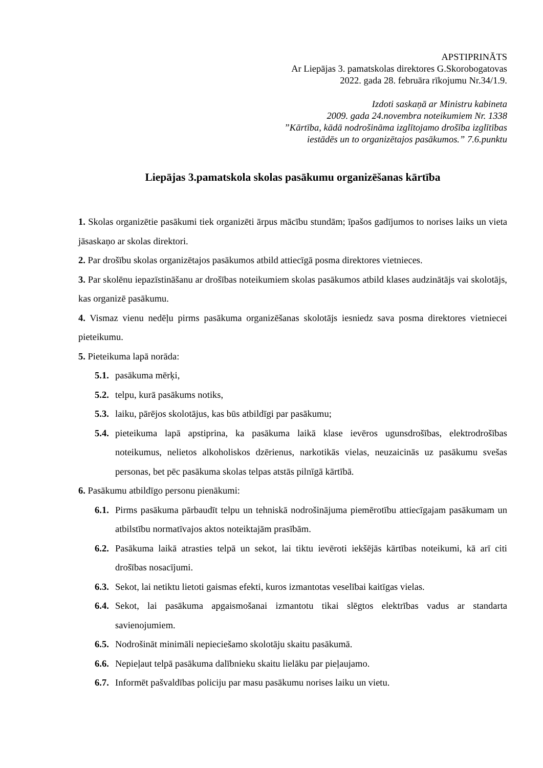APSTIPRINĀTS
Ar Liepājas 3. pamatskolas direktores G.Skorobogatovas
2022. gada 28. februāra rīkojumu Nr.34/1.9.
Izdoti saskaņā ar Ministru kabineta
2009. gada 24.novembra noteikumiem Nr. 1338
”Kārtība, kādā nodrošināma izglītojamo drošība izglītības
iestādēs un to organizētajos pasākumos.” 7.6.punktu
Liepājas 3.pamatskola skolas pasākumu organizēšanas kārtība
1. Skolas organizētie pasākumi tiek organizēti ārpus mācību stundām; īpašos gadījumos to norises laiks un vieta jāsaskaņo ar skolas direktori.
2. Par drošību skolas organizētajos pasākumos atbild attiecīgā posma direktores vietnieces.
3. Par skolēnu iepazīstināšanu ar drošības noteikumiem skolas pasākumos atbild klases audzinātājs vai skolotājs, kas organizē pasākumu.
4. Vismaz vienu nedēļu pirms pasākuma organizēšanas skolotājs iesniedz sava posma direktores vietniecei pieteikumu.
5. Pieteikuma lapā norāda:
5.1. pasākuma mērķi,
5.2. telpu, kurā pasākums notiks,
5.3. laiku, pārējos skolotājus, kas būs atbildīgi par pasākumu;
5.4. pieteikuma lapā apstiprina, ka pasākuma laikā klase ievēros ugunsdrošības, elektrodrošības noteikumus, nelietos alkoholiskos dzērienus, narkotikās vielas, neuzaicinās uz pasākumu svešas personas, bet pēc pasākuma skolas telpas atstās pilnīgā kārtībā.
6. Pasākumu atbildīgo personu pienākumi:
6.1. Pirms pasākuma pārbaudīt telpu un tehniskā nodrošinājuma piemērotību attiecīgajam pasākumam un atbilstību normatīvajos aktos noteiktajām prasībām.
6.2. Pasākuma laikā atrasties telpā un sekot, lai tiktu ievēroti iekšējās kārtības noteikumi, kā arī citi drošības nosacījumi.
6.3. Sekot, lai netiktu lietoti gaismas efekti, kuros izmantotas veselībai kaitīgas vielas.
6.4. Sekot, lai pasākuma apgaismošanai izmantotu tikai slēgtos elektrības vadus ar standarta savienojumiem.
6.5. Nodrošināt minimāli nepieciešamo skolotāju skaitu pasākumā.
6.6. Nepieļaut telpā pasākuma dalībnieku skaitu lielāku par pieļaujamo.
6.7. Informēt pašvaldības policiju par masu pasākumu norises laiku un vietu.